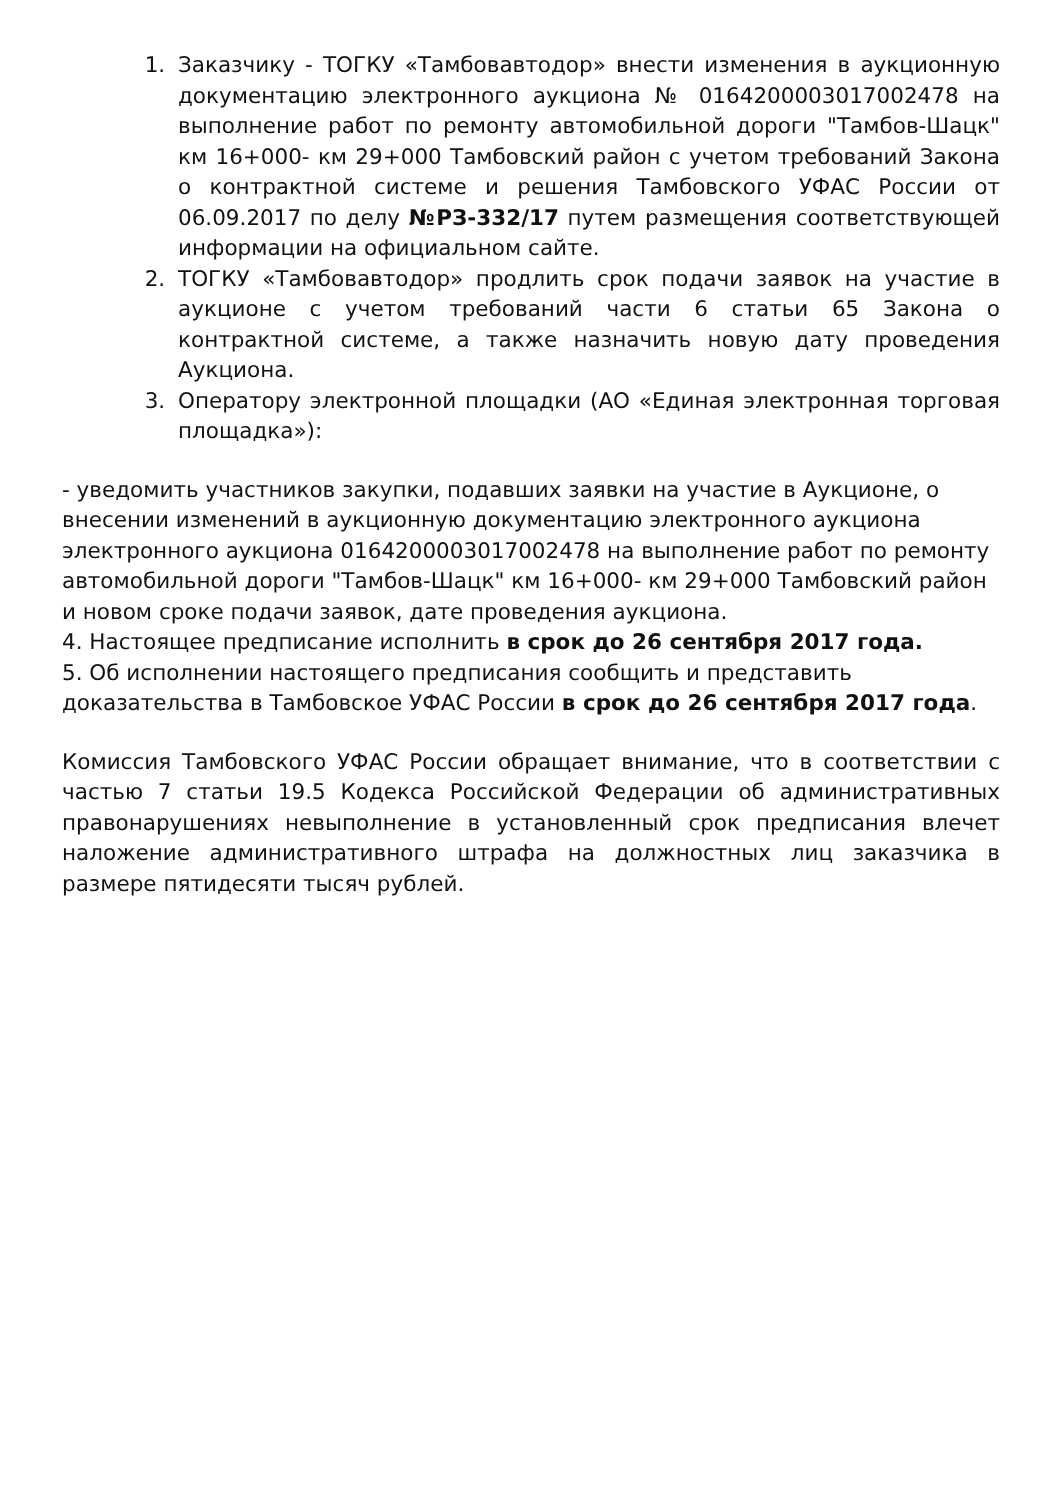1. Заказчику - ТОГКУ «Тамбовавтодор» внести изменения в аукционную документацию электронного аукциона № 0164200003017002478 на выполнение работ по ремонту автомобильной дороги "Тамбов-Шацк" км 16+000- км 29+000 Тамбовский район с учетом требований Закона о контрактной системе и решения Тамбовского УФАС России от 06.09.2017 по делу №РЗ-332/17 путем размещения соответствующей информации на официальном сайте.
2. ТОГКУ «Тамбовавтодор» продлить срок подачи заявок на участие в аукционе с учетом требований части 6 статьи 65 Закона о контрактной системе, а также назначить новую дату проведения Аукциона.
3. Оператору электронной площадки (АО «Единая электронная торговая площадка»):
- уведомить участников закупки, подавших заявки на участие в Аукционе, о внесении изменений в аукционную документацию электронного аукциона электронного аукциона 0164200003017002478 на выполнение работ по ремонту автомобильной дороги "Тамбов-Шацк" км 16+000- км 29+000 Тамбовский район и новом сроке подачи заявок, дате проведения аукциона.
4. Настоящее предписание исполнить в срок до 26 сентября 2017 года.
5. Об исполнении настоящего предписания сообщить и представить доказательства в Тамбовское УФАС России в срок до 26 сентября 2017 года.
Комиссия Тамбовского УФАС России обращает внимание, что в соответствии с частью 7 статьи 19.5 Кодекса Российской Федерации об административных правонарушениях невыполнение в установленный срок предписания влечет наложение административного штрафа на должностных лиц заказчика в размере пятидесяти тысяч рублей.